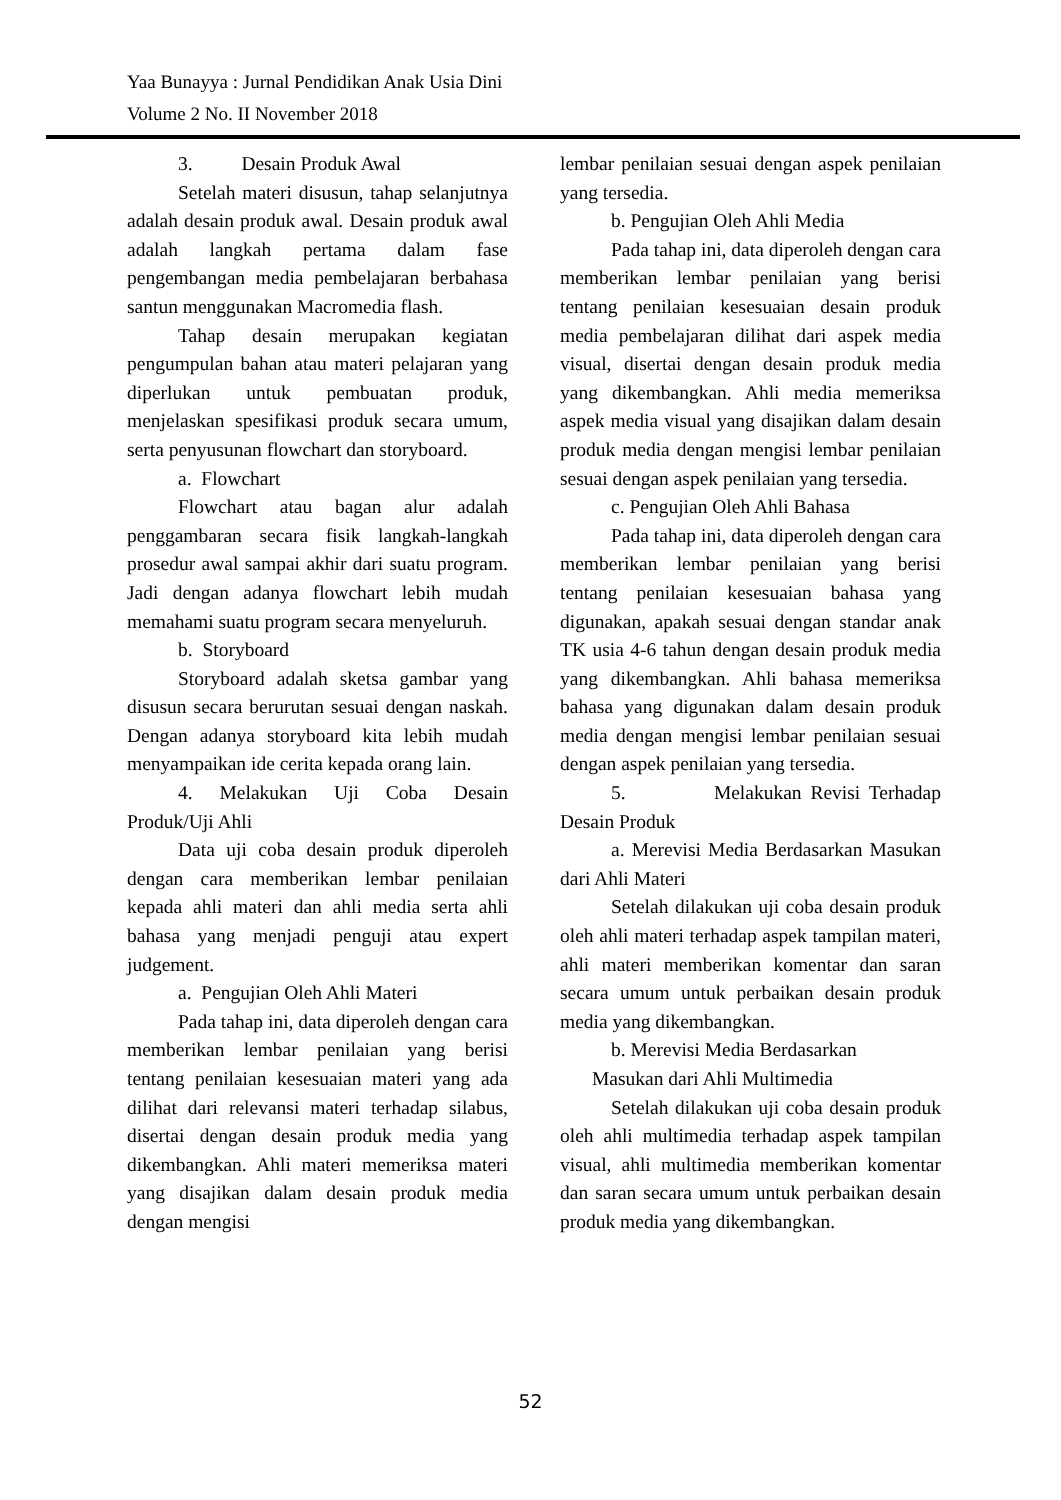Yaa Bunayya : Jurnal Pendidikan Anak Usia Dini
Volume 2 No. II November 2018
3. Desain Produk Awal
Setelah materi disusun, tahap selanjutnya adalah desain produk awal. Desain produk awal adalah langkah pertama dalam fase pengembangan media pembelajaran berbahasa santun menggunakan Macromedia flash.
Tahap desain merupakan kegiatan pengumpulan bahan atau materi pelajaran yang diperlukan untuk pembuatan produk, menjelaskan spesifikasi produk secara umum, serta penyusunan flowchart dan storyboard.
a. Flowchart
Flowchart atau bagan alur adalah penggambaran secara fisik langkah-langkah prosedur awal sampai akhir dari suatu program. Jadi dengan adanya flowchart lebih mudah memahami suatu program secara menyeluruh.
b. Storyboard
Storyboard adalah sketsa gambar yang disusun secara berurutan sesuai dengan naskah. Dengan adanya storyboard kita lebih mudah menyampaikan ide cerita kepada orang lain.
4. Melakukan Uji Coba Desain Produk/Uji Ahli
Data uji coba desain produk diperoleh dengan cara memberikan lembar penilaian kepada ahli materi dan ahli media serta ahli bahasa yang menjadi penguji atau expert judgement.
a. Pengujian Oleh Ahli Materi
Pada tahap ini, data diperoleh dengan cara memberikan lembar penilaian yang berisi tentang penilaian kesesuaian materi yang ada dilihat dari relevansi materi terhadap silabus, disertai dengan desain produk media yang dikembangkan. Ahli materi memeriksa materi yang disajikan dalam desain produk media dengan mengisi
lembar penilaian sesuai dengan aspek penilaian yang tersedia.
b. Pengujian Oleh Ahli Media
Pada tahap ini, data diperoleh dengan cara memberikan lembar penilaian yang berisi tentang penilaian kesesuaian desain produk media pembelajaran dilihat dari aspek media visual, disertai dengan desain produk media yang dikembangkan. Ahli media memeriksa aspek media visual yang disajikan dalam desain produk media dengan mengisi lembar penilaian sesuai dengan aspek penilaian yang tersedia.
c. Pengujian Oleh Ahli Bahasa
Pada tahap ini, data diperoleh dengan cara memberikan lembar penilaian yang berisi tentang penilaian kesesuaian bahasa yang digunakan, apakah sesuai dengan standar anak TK usia 4-6 tahun dengan desain produk media yang dikembangkan. Ahli bahasa memeriksa bahasa yang digunakan dalam desain produk media dengan mengisi lembar penilaian sesuai dengan aspek penilaian yang tersedia.
5. Melakukan Revisi Terhadap Desain Produk
a. Merevisi Media Berdasarkan Masukan dari Ahli Materi
Setelah dilakukan uji coba desain produk oleh ahli materi terhadap aspek tampilan materi, ahli materi memberikan komentar dan saran secara umum untuk perbaikan desain produk media yang dikembangkan.
b. Merevisi Media Berdasarkan
Masukan dari Ahli Multimedia
Setelah dilakukan uji coba desain produk oleh ahli multimedia terhadap aspek tampilan visual, ahli multimedia memberikan komentar dan saran secara umum untuk perbaikan desain produk media yang dikembangkan.
52